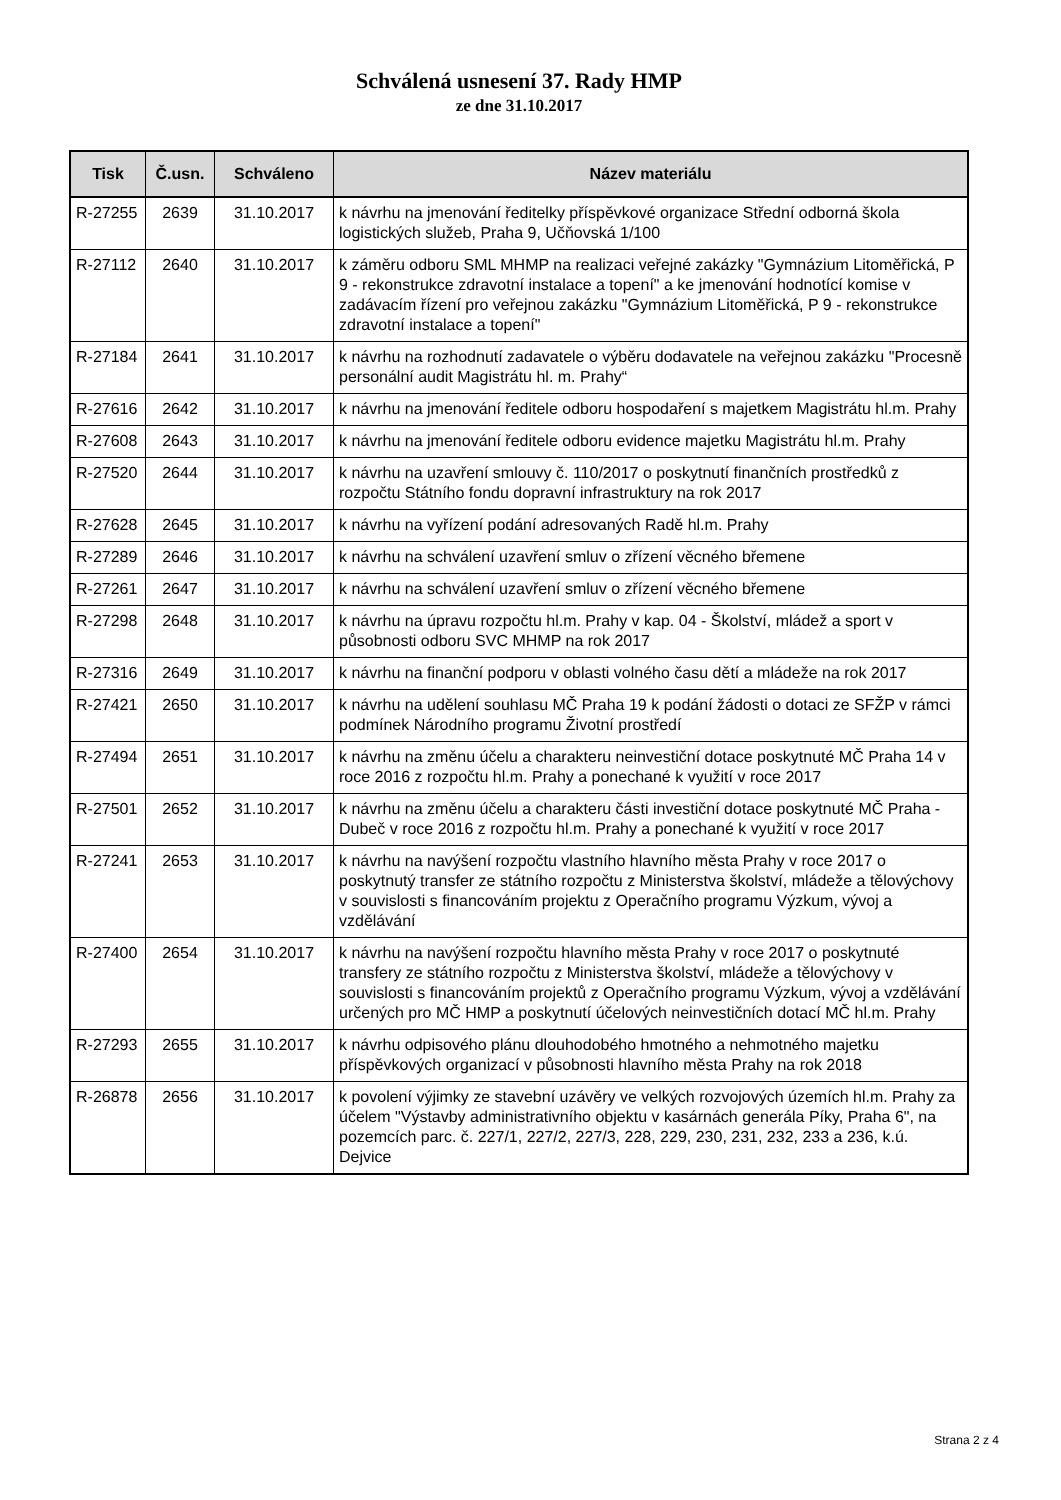Schválená usnesení 37. Rady HMP
ze dne 31.10.2017
| Tisk | Č.usn. | Schváleno | Název materiálu |
| --- | --- | --- | --- |
| R-27255 | 2639 | 31.10.2017 | k návrhu na jmenování ředitelky příspěvkové organizace Střední odborná škola logistických služeb, Praha 9, Učňovská 1/100 |
| R-27112 | 2640 | 31.10.2017 | k záměru odboru SML MHMP na realizaci veřejné zakázky "Gymnázium Litoměřická, P 9 - rekonstrukce zdravotní instalace a topení" a ke jmenování hodnotící komise v zadávacím řízení pro veřejnou zakázku "Gymnázium Litoměřická, P 9 - rekonstrukce zdravotní instalace a topení" |
| R-27184 | 2641 | 31.10.2017 | k návrhu na rozhodnutí zadavatele o výběru dodavatele na veřejnou zakázku "Procesně personální audit Magistrátu hl. m. Prahy“ |
| R-27616 | 2642 | 31.10.2017 | k návrhu na jmenování ředitele odboru hospodaření s majetkem Magistrátu hl.m. Prahy |
| R-27608 | 2643 | 31.10.2017 | k návrhu na jmenování ředitele odboru evidence majetku Magistrátu hl.m. Prahy |
| R-27520 | 2644 | 31.10.2017 | k návrhu na uzavření smlouvy č. 110/2017 o poskytnutí finančních prostředků z rozpočtu Státního fondu dopravní infrastruktury na rok 2017 |
| R-27628 | 2645 | 31.10.2017 | k návrhu na vyřízení podání adresovaných Radě hl.m. Prahy |
| R-27289 | 2646 | 31.10.2017 | k návrhu na schválení uzavření smluv o zřízení věcného břemene |
| R-27261 | 2647 | 31.10.2017 | k návrhu na schválení uzavření smluv o zřízení věcného břemene |
| R-27298 | 2648 | 31.10.2017 | k návrhu na úpravu rozpočtu hl.m. Prahy v kap. 04 - Školství, mládež a sport v působnosti odboru SVC MHMP na rok 2017 |
| R-27316 | 2649 | 31.10.2017 | k návrhu na finanční podporu v oblasti volného času dětí a mládeže na rok 2017 |
| R-27421 | 2650 | 31.10.2017 | k návrhu na udělení souhlasu MČ Praha 19 k podání žádosti o dotaci ze SFŽP v rámci podmínek Národního programu Životní prostředí |
| R-27494 | 2651 | 31.10.2017 | k návrhu na změnu účelu a charakteru neinvestiční dotace poskytnuté MČ Praha 14 v roce 2016 z rozpočtu hl.m. Prahy a ponechané k využití v roce 2017 |
| R-27501 | 2652 | 31.10.2017 | k návrhu na změnu účelu a charakteru části investiční dotace poskytnuté MČ Praha - Dubeč v roce 2016 z rozpočtu hl.m. Prahy a ponechané k využití v roce 2017 |
| R-27241 | 2653 | 31.10.2017 | k návrhu na navýšení rozpočtu vlastního hlavního města Prahy v roce 2017 o poskytnutý transfer ze státního rozpočtu z Ministerstva školství, mládeže a tělovýchovy v souvislosti s financováním projektu z Operačního programu Výzkum, vývoj a vzdělávání |
| R-27400 | 2654 | 31.10.2017 | k návrhu na navýšení rozpočtu hlavního města Prahy v roce 2017 o poskytnuté transfery ze státního rozpočtu z Ministerstva školství, mládeže a tělovýchovy v souvislosti s financováním projektů z Operačního programu Výzkum, vývoj a vzdělávání určených pro MČ HMP a poskytnutí účelových neinvestičních dotací MČ hl.m. Prahy |
| R-27293 | 2655 | 31.10.2017 | k návrhu odpisového plánu dlouhodobého hmotného a nehmotného majetku příspěvkových organizací v působnosti hlavního města Prahy na rok 2018 |
| R-26878 | 2656 | 31.10.2017 | k povolení výjimky ze stavební uzávěry ve velkých rozvojových územích hl.m. Prahy za účelem "Výstavby administrativního objektu v kasárnách generála Píky, Praha 6", na pozemcích parc. č. 227/1, 227/2, 227/3, 228, 229, 230, 231, 232, 233 a 236, k.ú. Dejvice |
Strana 2 z 4